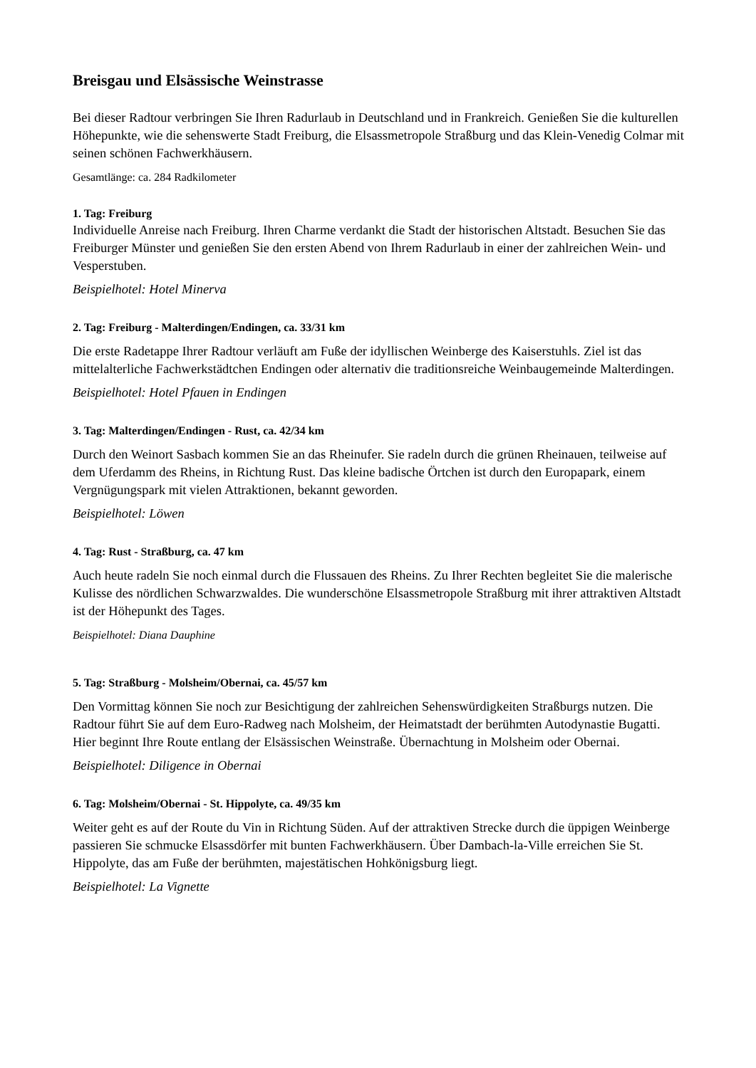Breisgau und Elsässische Weinstrasse
Bei dieser Radtour verbringen Sie Ihren Radurlaub in Deutschland und in Frankreich. Genießen Sie die kulturellen Höhepunkte, wie die sehenswerte Stadt Freiburg, die Elsassmetropole Straßburg und das Klein-Venedig Colmar mit seinen schönen Fachwerkhäusern.
Gesamtlänge: ca. 284 Radkilometer
1. Tag: Freiburg
Individuelle Anreise nach Freiburg. Ihren Charme verdankt die Stadt der historischen Altstadt. Besuchen Sie das Freiburger Münster und genießen Sie den ersten Abend von Ihrem Radurlaub in einer der zahlreichen Wein- und Vesperstuben.
Beispielhotel: Hotel Minerva
2. Tag: Freiburg - Malterdingen/Endingen, ca. 33/31 km
Die erste Radetappe Ihrer Radtour verläuft am Fuße der idyllischen Weinberge des Kaiserstuhls. Ziel ist das mittelalterliche Fachwerkstädtchen Endingen oder alternativ die traditionsreiche Weinbaugemeinde Malterdingen.
Beispielhotel: Hotel Pfauen in Endingen
3. Tag: Malterdingen/Endingen - Rust, ca. 42/34 km
Durch den Weinort Sasbach kommen Sie an das Rheinufer. Sie radeln durch die grünen Rheinauen, teilweise auf dem Uferdamm des Rheins, in Richtung Rust. Das kleine badische Örtchen ist durch den Europapark, einem Vergnügungspark mit vielen Attraktionen, bekannt geworden.
Beispielhotel: Löwen
4. Tag: Rust - Straßburg, ca. 47 km
Auch heute radeln Sie noch einmal durch die Flussauen des Rheins. Zu Ihrer Rechten begleitet Sie die malerische Kulisse des nördlichen Schwarzwaldes. Die wunderschöne Elsassmetropole Straßburg mit ihrer attraktiven Altstadt ist der Höhepunkt des Tages.
Beispielhotel: Diana Dauphine
5. Tag: Straßburg - Molsheim/Obernai, ca. 45/57 km
Den Vormittag können Sie noch zur Besichtigung der zahlreichen Sehenswürdigkeiten Straßburgs nutzen. Die Radtour führt Sie auf dem Euro-Radweg nach Molsheim, der Heimatstadt der berühmten Autodynastie Bugatti. Hier beginnt Ihre Route entlang der Elsässischen Weinstraße. Übernachtung in Molsheim oder Obernai.
Beispielhotel: Diligence in Obernai
6. Tag: Molsheim/Obernai - St. Hippolyte, ca. 49/35 km
Weiter geht es auf der Route du Vin in Richtung Süden. Auf der attraktiven Strecke durch die üppigen Weinberge passieren Sie schmucke Elsassdörfer mit bunten Fachwerkhäusern. Über Dambach-la-Ville erreichen Sie St. Hippolyte, das am Fuße der berühmten, majestätischen Hohkönigsburg liegt.
Beispielhotel: La Vignette